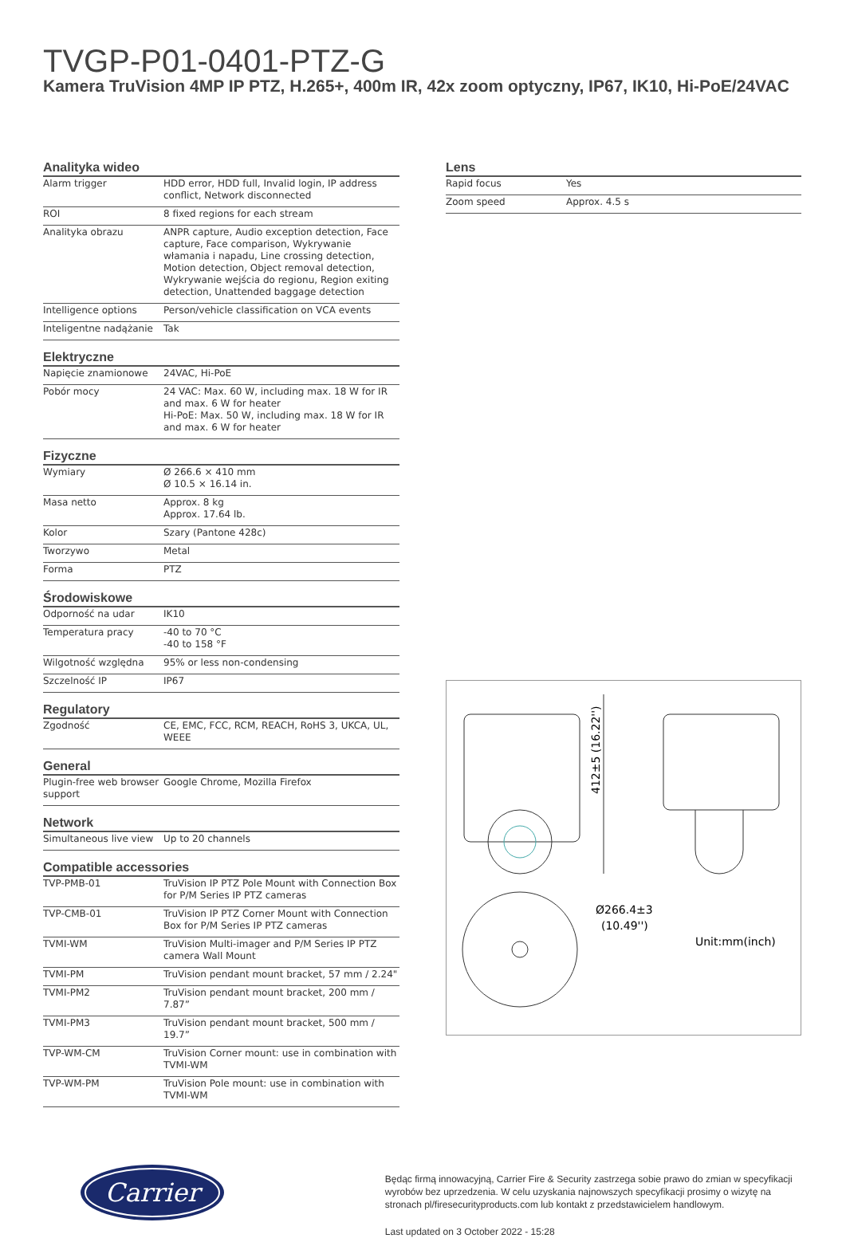TVGP-P01-0401-PTZ-G
Kamera TruVision 4MP IP PTZ, H.265+, 400m IR, 42x zoom optyczny, IP67, IK10, Hi-PoE/24VAC
Analityka wideo
| Alarm trigger | HDD error, HDD full, Invalid login, IP address conflict, Network disconnected |
| ROI | 8 fixed regions for each stream |
| Analityka obrazu | ANPR capture, Audio exception detection, Face capture, Face comparison, Wykrywanie włamania i napadu, Line crossing detection, Motion detection, Object removal detection, Wykrywanie wejścia do regionu, Region exiting detection, Unattended baggage detection |
| Intelligence options | Person/vehicle classification on VCA events |
| Inteligentne nadążanie | Tak |
Elektryczne
| Napięcie znamionowe | 24VAC, Hi-PoE |
| Pobór mocy | 24 VAC: Max. 60 W, including max. 18 W for IR and max. 6 W for heater Hi-PoE: Max. 50 W, including max. 18 W for IR and max. 6 W for heater |
Fizyczne
| Wymiary | Ø 266.6 × 410 mm Ø 10.5 × 16.14 in. |
| Masa netto | Approx. 8 kg Approx. 17.64 lb. |
| Kolor | Szary (Pantone 428c) |
| Tworzywo | Metal |
| Forma | PTZ |
Środowiskowe
| Odporność na udar | IK10 |
| Temperatura pracy | -40 to 70 °C -40 to 158 °F |
| Wilgotność względna | 95% or less non-condensing |
| Szczelność IP | IP67 |
Regulatory
| Zgodność | CE, EMC, FCC, RCM, REACH, RoHS 3, UKCA, UL, WEEE |
General
| Plugin-free web browser support | Google Chrome, Mozilla Firefox |
Network
| Simultaneous live view | Up to 20 channels |
Compatible accessories
| TVP-PMB-01 | TruVision IP PTZ Pole Mount with Connection Box for P/M Series IP PTZ cameras |
| TVP-CMB-01 | TruVision IP PTZ Corner Mount with Connection Box for P/M Series IP PTZ cameras |
| TVMI-WM | TruVision Multi-imager and P/M Series IP PTZ camera Wall Mount |
| TVMI-PM | TruVision pendant mount bracket, 57 mm / 2.24" |
| TVMI-PM2 | TruVision pendant mount bracket, 200 mm / 7.87” |
| TVMI-PM3 | TruVision pendant mount bracket, 500 mm / 19.7” |
| TVP-WM-CM | TruVision Corner mount: use in combination with TVMI-WM |
| TVP-WM-PM | TruVision Pole mount: use in combination with TVMI-WM |
Lens
| Rapid focus | Yes |
| Zoom speed | Approx. 4.5 s |
412±5 (16.22'')
Ø266.4±3
(10.49'')
Unit:mm(inch)
Carrier
Będąc firmą innowacyjną, Carrier Fire & Security zastrzega sobie prawo do zmian w specyfikacji wyrobów bez uprzedzenia. W celu uzyskania najnowszych specyfikacji prosimy o wizytę na stronach pl/firesecurityproducts.com lub kontakt z przedstawicielem handlowym.
Last updated on 3 October 2022 - 15:28